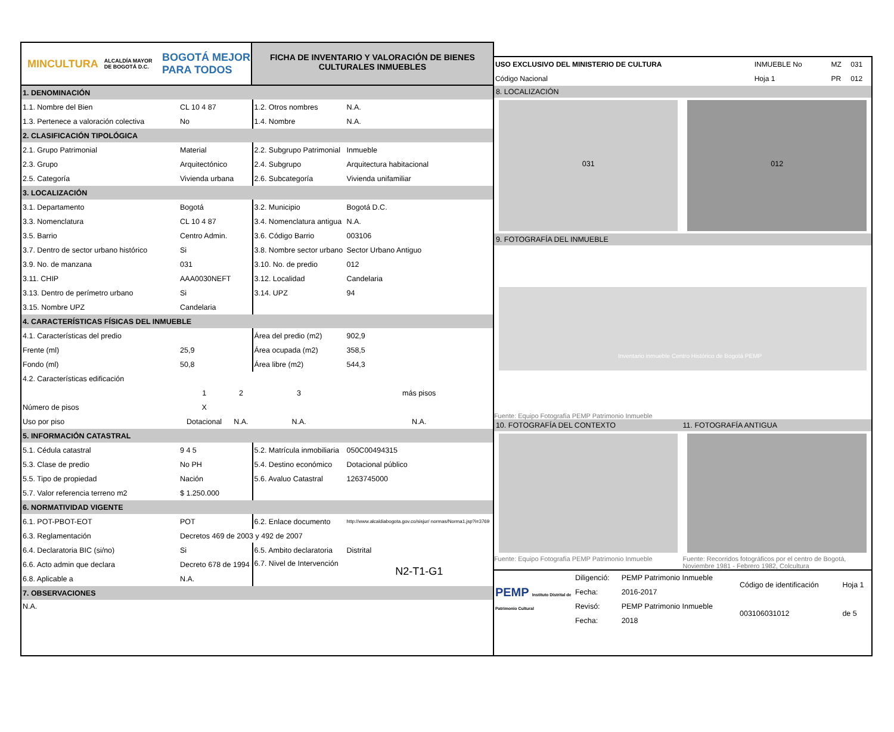MINCULTURA ALCALDÍA MAYOR DE BOGOTÁ D.C. BOGOTÁ MEJOR PARA TODOS
FICHA DE INVENTARIO Y VALORACIÓN DE BIENES
CULTURALES INMUEBLES
| 1. DENOMINACIÓN | | | | |
| 1.1. Nombre del Bien | CL 10 4 87 | | 1.2. Otros nombres | N.A. |
| 1.3. Pertenece a valoración colectiva | No | | 1.4. Nombre | N.A. |
| 2. CLASIFICACIÓN TIPOLÓGICA | | | | |
| 2.1. Grupo Patrimonial | Material | | 2.2. Subgrupo Patrimonial | Inmueble |
| 2.3. Grupo | Arquitectónico | | 2.4. Subgrupo | Arquitectura habitacional |
| 2.5. Categoría | Vivienda urbana | | 2.6. Subcategoría | Vivienda unifamiliar |
| 3. LOCALIZACIÓN | | | | |
| 3.1. Departamento | Bogotá | | 3.2. Municipio | Bogotá D.C. |
| 3.3. Nomenclatura | CL 10 4 87 | | 3.4. Nomenclatura antigua | N.A. |
| 3.5. Barrio | Centro Admin. | | 3.6. Código Barrio | 003106 |
| 3.7. Dentro de sector urbano histórico | Si | | 3.8. Nombre sector urbano | Sector Urbano Antiguo |
| 3.9. No. de manzana | 031 | | 3.10. No. de predio | 012 |
| 3.11. CHIP | AAA0030NEFT | | 3.12. Localidad | Candelaria |
| 3.13. Dentro de perímetro urbano | Si | | 3.14. UPZ | 94 |
| 3.15. Nombre UPZ | Candelaria | | | |
| 4. CARACTERÍSTICAS FÍSICAS DEL INMUEBLE | | | | |
| 4.1. Características del predio | | | Área del predio (m2) | 902,9 |
| Frente (ml) | 25,9 | | Área ocupada (m2) | 358,5 |
| Fondo (ml) | 50,8 | | Área libre (m2) | 544,3 |
| 4.2. Características edificación | | | | |
| | 1 | 2 | 3 | más pisos |
| Número de pisos | X | | | |
| Uso por piso | Dotacional | N.A. | N.A. | N.A. |
| 5. INFORMACIÓN CATASTRAL | | | | |
| 5.1. Cédula catastral | 9 4 5 | | 5.2. Matrícula inmobiliaria | 050C00494315 |
| 5.3. Clase de predio | No PH | | 5.4. Destino económico | Dotacional público |
| 5.5. Tipo de propiedad | Nación | | 5.6. Avaluo Catastral | 1263745000 |
| 5.7. Valor referencia terreno m2 | $ 1.250.000 | | | |
| 6. NORMATIVIDAD VIGENTE | | | | |
| 6.1. POT-PBOT-EOT | POT | | 6.2. Enlace documento | http://www.alcaldiabogota.gov.co/sisjur/ normas/Norma1.jsp?i=3769 |
| 6.3. Reglamentación | Decretos 469 de 2003 y 492 de 2007 | | | |
| 6.4. Declaratoria BIC (si/no) | Si | | 6.5. Ambito declaratoria | Distrital |
| 6.6. Acto admin que declara | Decreto 678 de 1994 | | 6.7. Nivel de Intervención | N2-T1-G1 |
| 6.8. Aplicable a | N.A. | | | |
| 7. OBSERVACIONES | | | | |
| N.A. | | | | |
| USO EXCLUSIVO DEL MINISTERIO DE CULTURA | INMUEBLE No | MZ | 031 |
| Código Nacional | Hoja 1 | PR | 012 |
8. LOCALIZACIÓN
031 012
9. FOTOGRAFÍA DEL INMUEBLE
Inventario inmueble Centro Histórico de Bogotá PEMP
Fuente: Equipo Fotografía PEMP Patrimonio Inmueble
10. FOTOGRAFÍA DEL CONTEXTO 11. FOTOGRAFÍA ANTIGUA
Fuente: Equipo Fotografía PEMP Patrimonio Inmueble Fuente: Recorridos fotográficos por el centro de Bogotá, Noviembre 1981 - Febrero 1982, Colcultura
| PEMP Instituto Distrital de Patrimonio Cultural | Diligenció: | PEMP Patrimonio Inmueble | Código de identificación | Hoja 1 |
| | Fecha: | 2016-2017 | | |
| | Revisó: | PEMP Patrimonio Inmueble | 003106031012 | de 5 |
| | Fecha: | 2018 | | |